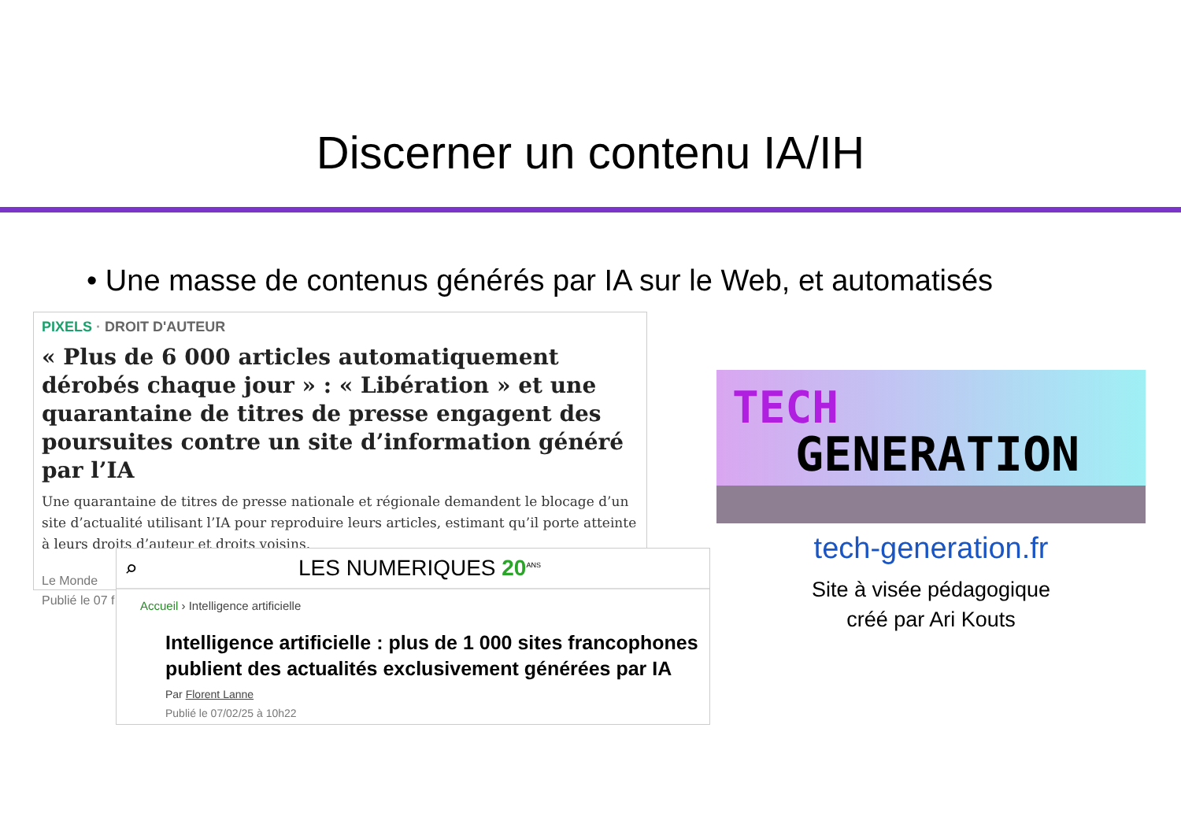Discerner un contenu IA/IH
• Une masse de contenus générés par IA sur le Web, et automatisés
PIXELS · DROIT D'AUTEUR
« Plus de 6 000 articles automatiquement dérobés chaque jour » : « Libération » et une quarantaine de titres de presse engagent des poursuites contre un site d’information généré par l’IA
Une quarantaine de titres de presse nationale et régionale demandent le blocage d’un site d’actualité utilisant l’IA pour reproduire leurs articles, estimant qu’il porte atteinte à leurs droits d’auteur et droits voisins.
Le Monde
Publié le 07 f
⌕ LES NUMERIQUES 20<sup>ANS</sup>
Accueil › Intelligence artificielle
Intelligence artificielle : plus de 1 000 sites francophones publient des actualités exclusivement générées par IA
Par Florent Lanne
Publié le 07/02/25 à 10h22
TECH
GENERATION
tech-generation.fr
Site à visée pédagogique
créé par Ari Kouts